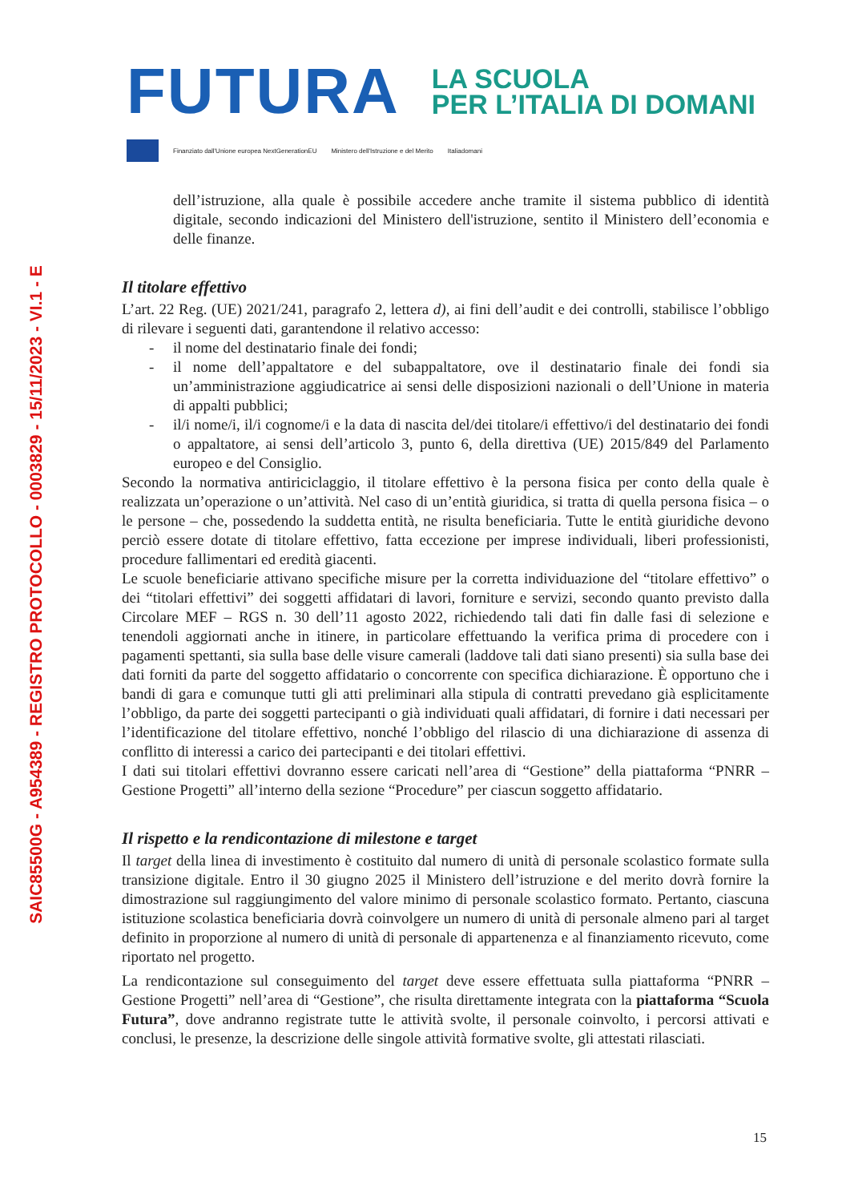SAIC85500G - A954389 - REGISTRO PROTOCOLLO - 0003829 - 15/11/2023 - VI.1 - E
FUTURA
LA SCUOLA
PER L’ITALIA DI DOMANI
Finanziato dall'Unione europea NextGenerationEU Ministero dell'Istruzione e del Merito Italiadomani
dell’istruzione, alla quale è possibile accedere anche tramite il sistema pubblico di identità digitale, secondo indicazioni del Ministero dell'istruzione, sentito il Ministero dell’economia e delle finanze.
Il titolare effettivo
L’art. 22 Reg. (UE) 2021/241, paragrafo 2, lettera d), ai fini dell’audit e dei controlli, stabilisce l’obbligo di rilevare i seguenti dati, garantendone il relativo accesso:
- il nome del destinatario finale dei fondi;
- il nome dell’appaltatore e del subappaltatore, ove il destinatario finale dei fondi sia un’amministrazione aggiudicatrice ai sensi delle disposizioni nazionali o dell’Unione in materia di appalti pubblici;
- il/i nome/i, il/i cognome/i e la data di nascita del/dei titolare/i effettivo/i del destinatario dei fondi o appaltatore, ai sensi dell’articolo 3, punto 6, della direttiva (UE) 2015/849 del Parlamento europeo e del Consiglio.
Secondo la normativa antiriciclaggio, il titolare effettivo è la persona fisica per conto della quale è realizzata un’operazione o un’attività. Nel caso di un’entità giuridica, si tratta di quella persona fisica – o le persone – che, possedendo la suddetta entità, ne risulta beneficiaria. Tutte le entità giuridiche devono perciò essere dotate di titolare effettivo, fatta eccezione per imprese individuali, liberi professionisti, procedure fallimentari ed eredità giacenti.
Le scuole beneficiarie attivano specifiche misure per la corretta individuazione del “titolare effettivo” o dei “titolari effettivi” dei soggetti affidatari di lavori, forniture e servizi, secondo quanto previsto dalla Circolare MEF – RGS n. 30 dell’11 agosto 2022, richiedendo tali dati fin dalle fasi di selezione e tenendoli aggiornati anche in itinere, in particolare effettuando la verifica prima di procedere con i pagamenti spettanti, sia sulla base delle visure camerali (laddove tali dati siano presenti) sia sulla base dei dati forniti da parte del soggetto affidatario o concorrente con specifica dichiarazione. È opportuno che i bandi di gara e comunque tutti gli atti preliminari alla stipula di contratti prevedano già esplicitamente l’obbligo, da parte dei soggetti partecipanti o già individuati quali affidatari, di fornire i dati necessari per l’identificazione del titolare effettivo, nonché l’obbligo del rilascio di una dichiarazione di assenza di conflitto di interessi a carico dei partecipanti e dei titolari effettivi.
I dati sui titolari effettivi dovranno essere caricati nell’area di “Gestione” della piattaforma “PNRR – Gestione Progetti” all’interno della sezione “Procedure” per ciascun soggetto affidatario.
Il rispetto e la rendicontazione di milestone e target
Il target della linea di investimento è costituito dal numero di unità di personale scolastico formate sulla transizione digitale. Entro il 30 giugno 2025 il Ministero dell’istruzione e del merito dovrà fornire la dimostrazione sul raggiungimento del valore minimo di personale scolastico formato. Pertanto, ciascuna istituzione scolastica beneficiaria dovrà coinvolgere un numero di unità di personale almeno pari al target definito in proporzione al numero di unità di personale di appartenenza e al finanziamento ricevuto, come riportato nel progetto.
La rendicontazione sul conseguimento del target deve essere effettuata sulla piattaforma “PNRR – Gestione Progetti” nell’area di “Gestione”, che risulta direttamente integrata con la piattaforma “Scuola Futura”, dove andranno registrate tutte le attività svolte, il personale coinvolto, i percorsi attivati e conclusi, le presenze, la descrizione delle singole attività formative svolte, gli attestati rilasciati.
15